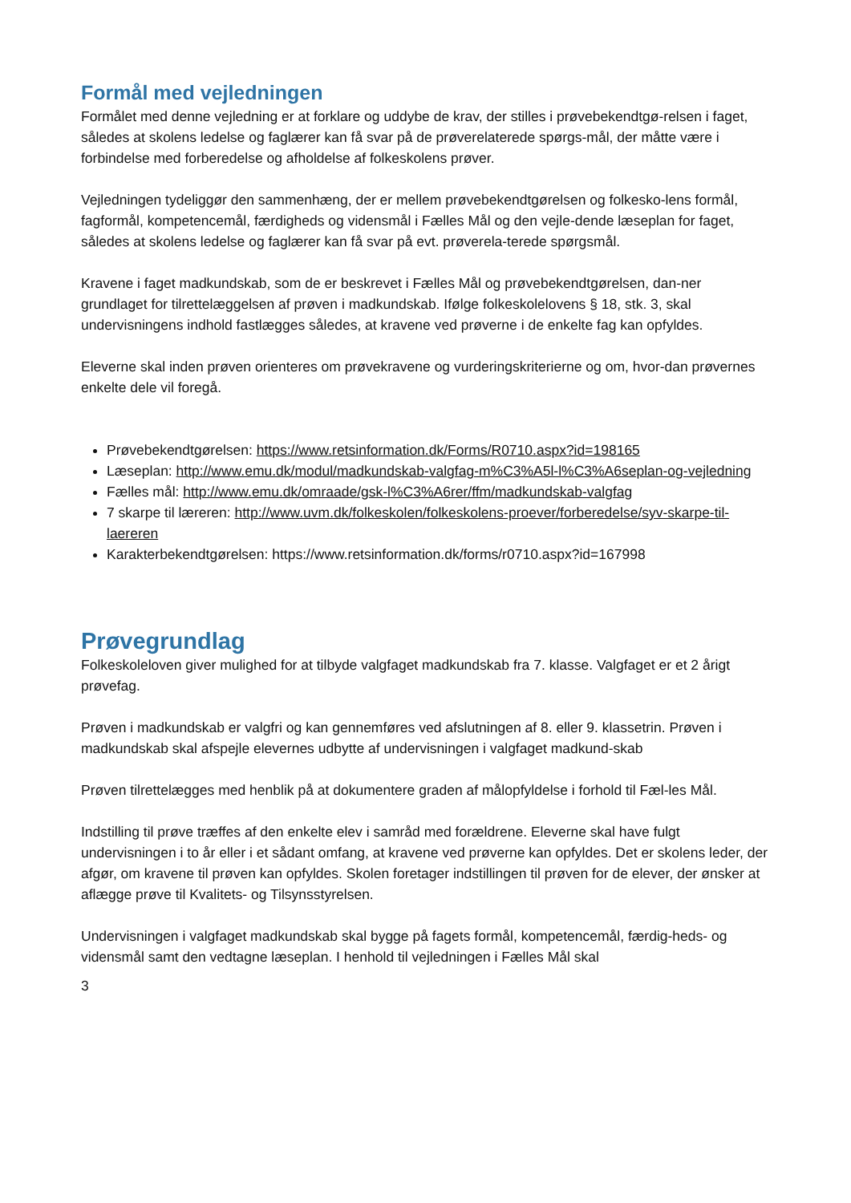Formål med vejledningen
Formålet med denne vejledning er at forklare og uddybe de krav, der stilles i prøvebekendtgø-relsen i faget, således at skolens ledelse og faglærer kan få svar på de prøverelaterede spørgs-mål, der måtte være i forbindelse med forberedelse og afholdelse af folkeskolens prøver.
Vejledningen tydeliggør den sammenhæng, der er mellem prøvebekendtgørelsen og folkesko-lens formål, fagformål, kompetencemål, færdigheds og vidensmål i Fælles Mål og den vejle-dende læseplan for faget, således at skolens ledelse og faglærer kan få svar på evt. prøverela-terede spørgsmål.
Kravene i faget madkundskab, som de er beskrevet i Fælles Mål og prøvebekendtgørelsen, dan-ner grundlaget for tilrettelæggelsen af prøven i madkundskab. Ifølge folkeskolelovens § 18, stk. 3, skal undervisningens indhold fastlægges således, at kravene ved prøverne i de enkelte fag kan opfyldes.
Eleverne skal inden prøven orienteres om prøvekravene og vurderingskriterierne og om, hvor-dan prøvernes enkelte dele vil foregå.
Prøvebekendtgørelsen: https://www.retsinformation.dk/Forms/R0710.aspx?id=198165
Læseplan: http://www.emu.dk/modul/madkundskab-valgfag-m%C3%A5l-l%C3%A6seplan-og-vejledning
Fælles mål: http://www.emu.dk/omraade/gsk-l%C3%A6rer/ffm/madkundskab-valgfag
7 skarpe til læreren: http://www.uvm.dk/folkeskolen/folkeskolens-proever/forberedelse/syv-skarpe-til-laereren
Karakterbekendtgørelsen: https://www.retsinformation.dk/forms/r0710.aspx?id=167998
Prøvegrundlag
Folkeskoleloven giver mulighed for at tilbyde valgfaget madkundskab fra 7. klasse. Valgfaget er et 2 årigt prøvefag.
Prøven i madkundskab er valgfri og kan gennemføres ved afslutningen af 8. eller 9. klassetrin. Prøven i madkundskab skal afspejle elevernes udbytte af undervisningen i valgfaget madkund-skab
Prøven tilrettelægges med henblik på at dokumentere graden af målopfyldelse i forhold til Fæl-les Mål.
Indstilling til prøve træffes af den enkelte elev i samråd med forældrene. Eleverne skal have fulgt undervisningen i to år eller i et sådant omfang, at kravene ved prøverne kan opfyldes. Det er skolens leder, der afgør, om kravene til prøven kan opfyldes. Skolen foretager indstillingen til prøven for de elever, der ønsker at aflægge prøve til Kvalitets- og Tilsynsstyrelsen.
Undervisningen i valgfaget madkundskab skal bygge på fagets formål, kompetencemål, færdig-heds- og vidensmål samt den vedtagne læseplan. I henhold til vejledningen i Fælles Mål skal
3